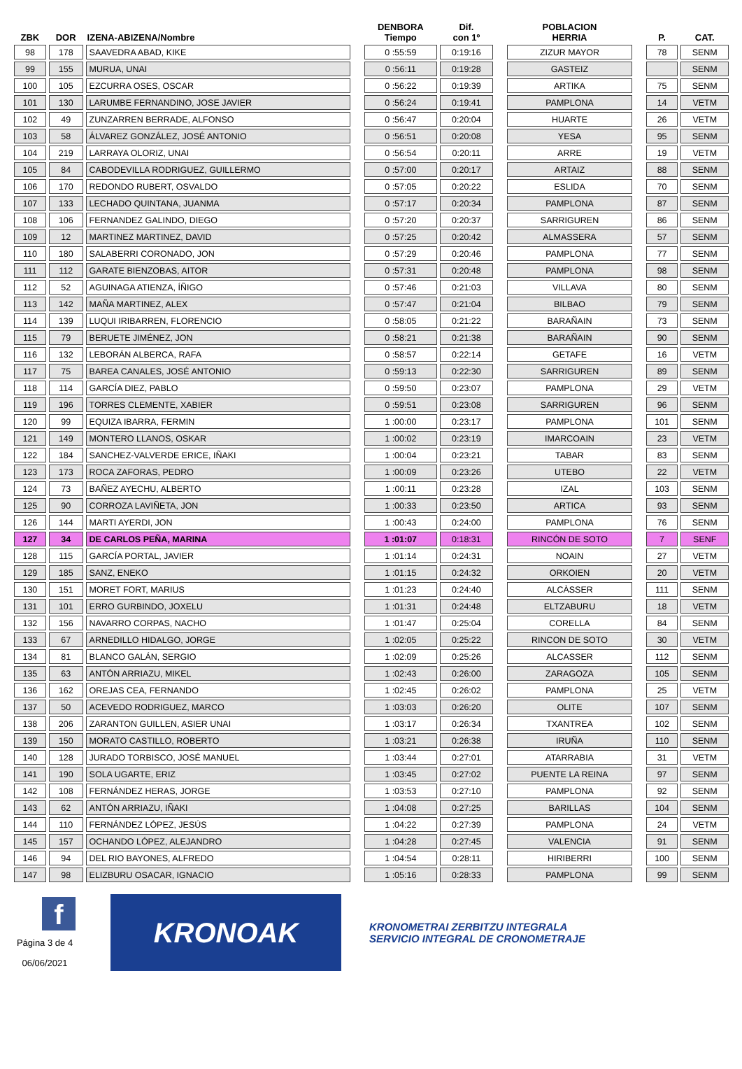| ZBK | DOR | IZENA-ABIZENA/Nombre | | DENBORA Tiempo | Dif. con 1º | | POBLACION HERRIA | | P. | CAT. |
| --- | --- | --- | --- | --- | --- | --- | --- | --- | --- | --- |
| 98 | 178 | SAAVEDRA ABAD, KIKE | | 0 :55:59 | 0:19:16 | | ZIZUR MAYOR | | 78 | SENM |
| 99 | 155 | MURUA, UNAI | | 0 :56:11 | 0:19:28 | | GASTEIZ | | | SENM |
| 100 | 105 | EZCURRA OSES, OSCAR | | 0 :56:22 | 0:19:39 | | ARTIKA | | 75 | SENM |
| 101 | 130 | LARUMBE FERNANDINO, JOSE JAVIER | | 0 :56:24 | 0:19:41 | | PAMPLONA | | 14 | VETM |
| 102 | 49 | ZUNZARREN BERRADE, ALFONSO | | 0 :56:47 | 0:20:04 | | HUARTE | | 26 | VETM |
| 103 | 58 | ÁLVAREZ GONZÁLEZ, JOSÉ ANTONIO | | 0 :56:51 | 0:20:08 | | YESA | | 95 | SENM |
| 104 | 219 | LARRAYA OLORIZ, UNAI | | 0 :56:54 | 0:20:11 | | ARRE | | 19 | VETM |
| 105 | 84 | CABODEVILLA RODRIGUEZ, GUILLERMO | | 0 :57:00 | 0:20:17 | | ARTAIZ | | 88 | SENM |
| 106 | 170 | REDONDO RUBERT, OSVALDO | | 0 :57:05 | 0:20:22 | | ESLIDA | | 70 | SENM |
| 107 | 133 | LECHADO QUINTANA, JUANMA | | 0 :57:17 | 0:20:34 | | PAMPLONA | | 87 | SENM |
| 108 | 106 | FERNANDEZ GALINDO, DIEGO | | 0 :57:20 | 0:20:37 | | SARRIGUREN | | 86 | SENM |
| 109 | 12 | MARTINEZ MARTINEZ, DAVID | | 0 :57:25 | 0:20:42 | | ALMASSERA | | 57 | SENM |
| 110 | 180 | SALABERRI CORONADO, JON | | 0 :57:29 | 0:20:46 | | PAMPLONA | | 77 | SENM |
| 111 | 112 | GARATE BIENZOBAS, AITOR | | 0 :57:31 | 0:20:48 | | PAMPLONA | | 98 | SENM |
| 112 | 52 | AGUINAGA ATIENZA, ÍÑIGO | | 0 :57:46 | 0:21:03 | | VILLAVA | | 80 | SENM |
| 113 | 142 | MAÑA MARTINEZ, ALEX | | 0 :57:47 | 0:21:04 | | BILBAO | | 79 | SENM |
| 114 | 139 | LUQUI IRIBARREN, FLORENCIO | | 0 :58:05 | 0:21:22 | | BARAÑAIN | | 73 | SENM |
| 115 | 79 | BERUETE JIMÉNEZ, JON | | 0 :58:21 | 0:21:38 | | BARAÑAIN | | 90 | SENM |
| 116 | 132 | LEBORÁN ALBERCA, RAFA | | 0 :58:57 | 0:22:14 | | GETAFE | | 16 | VETM |
| 117 | 75 | BAREA CANALES, JOSÉ ANTONIO | | 0 :59:13 | 0:22:30 | | SARRIGUREN | | 89 | SENM |
| 118 | 114 | GARCÍA DIEZ, PABLO | | 0 :59:50 | 0:23:07 | | PAMPLONA | | 29 | VETM |
| 119 | 196 | TORRES CLEMENTE, XABIER | | 0 :59:51 | 0:23:08 | | SARRIGUREN | | 96 | SENM |
| 120 | 99 | EQUIZA IBARRA, FERMIN | | 1 :00:00 | 0:23:17 | | PAMPLONA | | 101 | SENM |
| 121 | 149 | MONTERO LLANOS, OSKAR | | 1 :00:02 | 0:23:19 | | IMARCOAIN | | 23 | VETM |
| 122 | 184 | SANCHEZ-VALVERDE ERICE, IÑAKI | | 1 :00:04 | 0:23:21 | | TABAR | | 83 | SENM |
| 123 | 173 | ROCA ZAFORAS, PEDRO | | 1 :00:09 | 0:23:26 | | UTEBO | | 22 | VETM |
| 124 | 73 | BAÑEZ AYECHU, ALBERTO | | 1 :00:11 | 0:23:28 | | IZAL | | 103 | SENM |
| 125 | 90 | CORROZA LAVIÑETA, JON | | 1 :00:33 | 0:23:50 | | ARTICA | | 93 | SENM |
| 126 | 144 | MARTI AYERDI, JON | | 1 :00:43 | 0:24:00 | | PAMPLONA | | 76 | SENM |
| 127 | 34 | DE CARLOS PEÑA, MARINA | | 1 :01:07 | 0:18:31 | | RINCÓN DE SOTO | | 7 | SENF |
| 128 | 115 | GARCÍA PORTAL, JAVIER | | 1 :01:14 | 0:24:31 | | NOAIN | | 27 | VETM |
| 129 | 185 | SANZ, ENEKO | | 1 :01:15 | 0:24:32 | | ORKOIEN | | 20 | VETM |
| 130 | 151 | MORET FORT, MARIUS | | 1 :01:23 | 0:24:40 | | ALCÀSSER | | 111 | SENM |
| 131 | 101 | ERRO GURBINDO, JOXELU | | 1 :01:31 | 0:24:48 | | ELTZABURU | | 18 | VETM |
| 132 | 156 | NAVARRO CORPAS, NACHO | | 1 :01:47 | 0:25:04 | | CORELLA | | 84 | SENM |
| 133 | 67 | ARNEDILLO HIDALGO, JORGE | | 1 :02:05 | 0:25:22 | | RINCON DE SOTO | | 30 | VETM |
| 134 | 81 | BLANCO GALÁN, SERGIO | | 1 :02:09 | 0:25:26 | | ALCASSER | | 112 | SENM |
| 135 | 63 | ANTÓN ARRIAZU, MIKEL | | 1 :02:43 | 0:26:00 | | ZARAGOZA | | 105 | SENM |
| 136 | 162 | OREJAS CEA, FERNANDO | | 1 :02:45 | 0:26:02 | | PAMPLONA | | 25 | VETM |
| 137 | 50 | ACEVEDO RODRIGUEZ, MARCO | | 1 :03:03 | 0:26:20 | | OLITE | | 107 | SENM |
| 138 | 206 | ZARANTON GUILLEN, ASIER UNAI | | 1 :03:17 | 0:26:34 | | TXANTREA | | 102 | SENM |
| 139 | 150 | MORATO CASTILLO, ROBERTO | | 1 :03:21 | 0:26:38 | | IRUÑA | | 110 | SENM |
| 140 | 128 | JURADO TORBISCO, JOSÉ MANUEL | | 1 :03:44 | 0:27:01 | | ATARRABIA | | 31 | VETM |
| 141 | 190 | SOLA UGARTE, ERIZ | | 1 :03:45 | 0:27:02 | | PUENTE LA REINA | | 97 | SENM |
| 142 | 108 | FERNÁNDEZ HERAS, JORGE | | 1 :03:53 | 0:27:10 | | PAMPLONA | | 92 | SENM |
| 143 | 62 | ANTÓN ARRIAZU, IÑAKI | | 1 :04:08 | 0:27:25 | | BARILLAS | | 104 | SENM |
| 144 | 110 | FERNÁNDEZ LÓPEZ, JESÚS | | 1 :04:22 | 0:27:39 | | PAMPLONA | | 24 | VETM |
| 145 | 157 | OCHANDO LÓPEZ, ALEJANDRO | | 1 :04:28 | 0:27:45 | | VALENCIA | | 91 | SENM |
| 146 | 94 | DEL RIO BAYONES, ALFREDO | | 1 :04:54 | 0:28:11 | | HIRIBERRI | | 100 | SENM |
| 147 | 98 | ELIZBURU OSACAR, IGNACIO | | 1 :05:16 | 0:28:33 | | PAMPLONA | | 99 | SENM |
f
Página 3 de 4
06/06/2021
KRONOAK
KRONOMETRAI ZERBITZU INTEGRALA
SERVICIO INTEGRAL DE CRONOMETRAJE